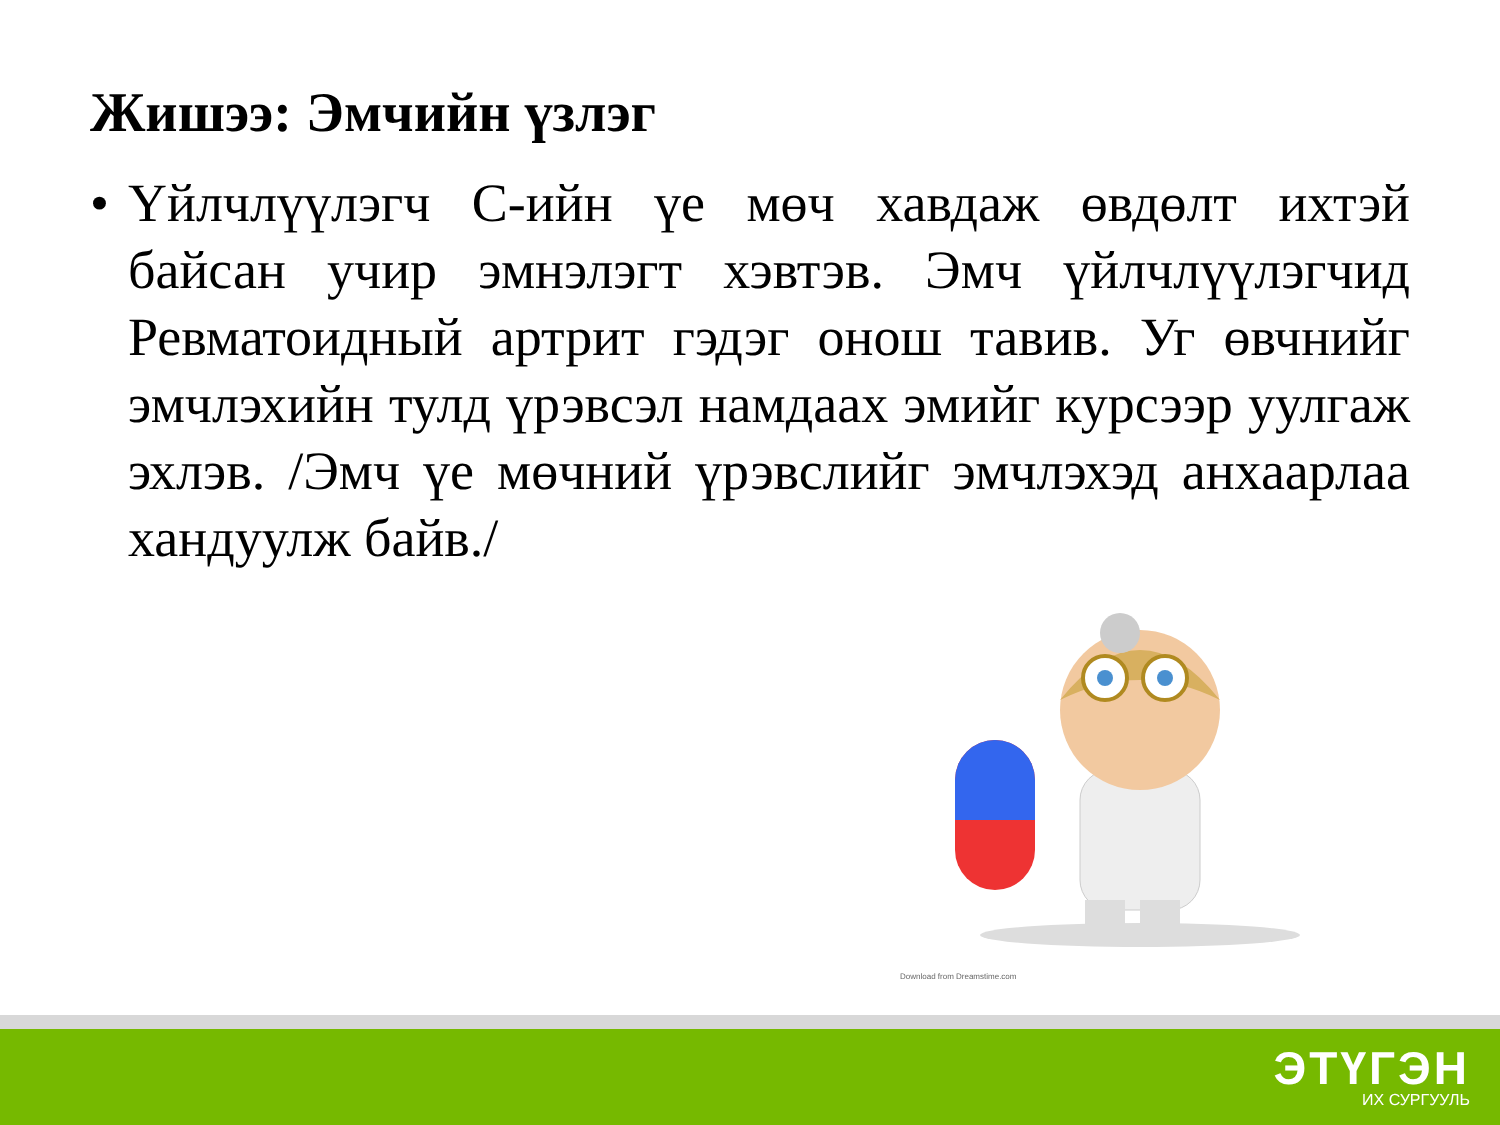Жишээ: Эмчийн үзлэг
• Үйлчлүүлэгч С-ийн үе мөч хавдаж өвдөлт ихтэй байсан учир эмнэлэгт хэвтэв. Эмч үйлчлүүлэгчид Ревматоидный артрит гэдэг онош тавив. Уг өвчнийг эмчлэхийн тулд үрэвсэл намдаах эмийг курсээр уулгаж эхлэв. /Эмч үе мөчний үрэвслийг эмчлэхэд анхаарлаа хандуулж байв./
Download from Dreamstime.com
ЭТҮГЭН
ИХ СУРГУУЛЬ